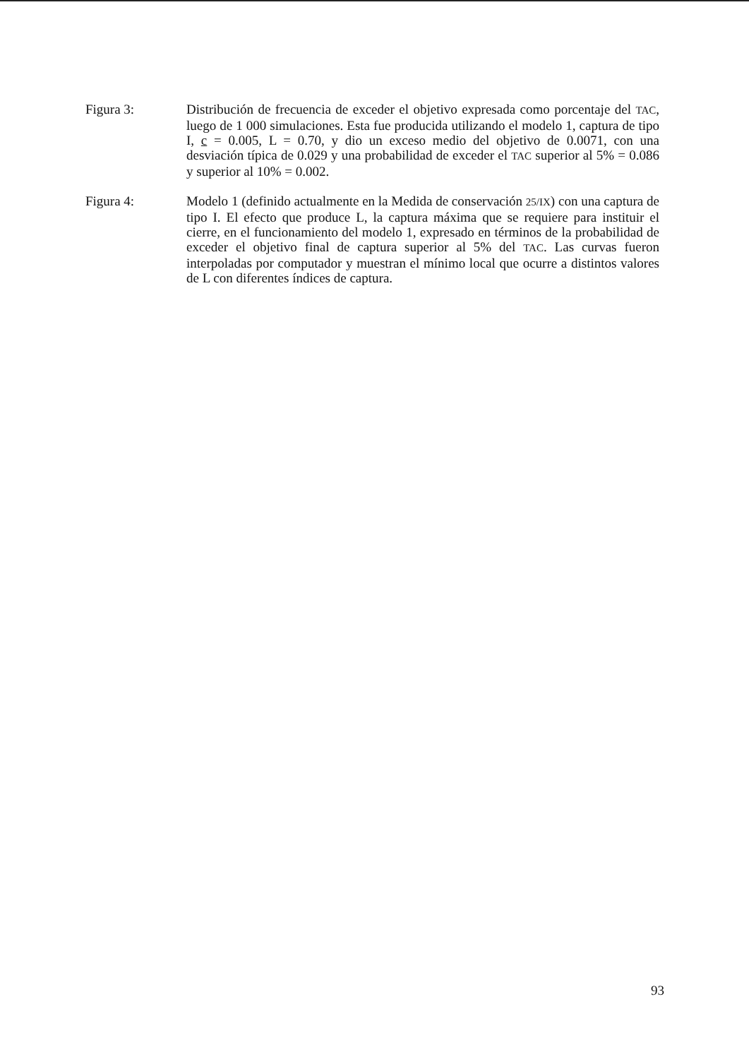Figura 3: Distribución de frecuencia de exceder el objetivo expresada como porcentaje del TAC, luego de 1 000 simulaciones. Esta fue producida utilizando el modelo 1, captura de tipo I, c = 0.005, L = 0.70, y dio un exceso medio del objetivo de 0.0071, con una desviación típica de 0.029 y una probabilidad de exceder el TAC superior al 5% = 0.086 y superior al 10% = 0.002.
Figura 4: Modelo 1 (definido actualmente en la Medida de conservación 25/IX) con una captura de tipo I. El efecto que produce L, la captura máxima que se requiere para instituir el cierre, en el funcionamiento del modelo 1, expresado en términos de la probabilidad de exceder el objetivo final de captura superior al 5% del TAC. Las curvas fueron interpoladas por computador y muestran el mínimo local que ocurre a distintos valores de L con diferentes índices de captura.
93